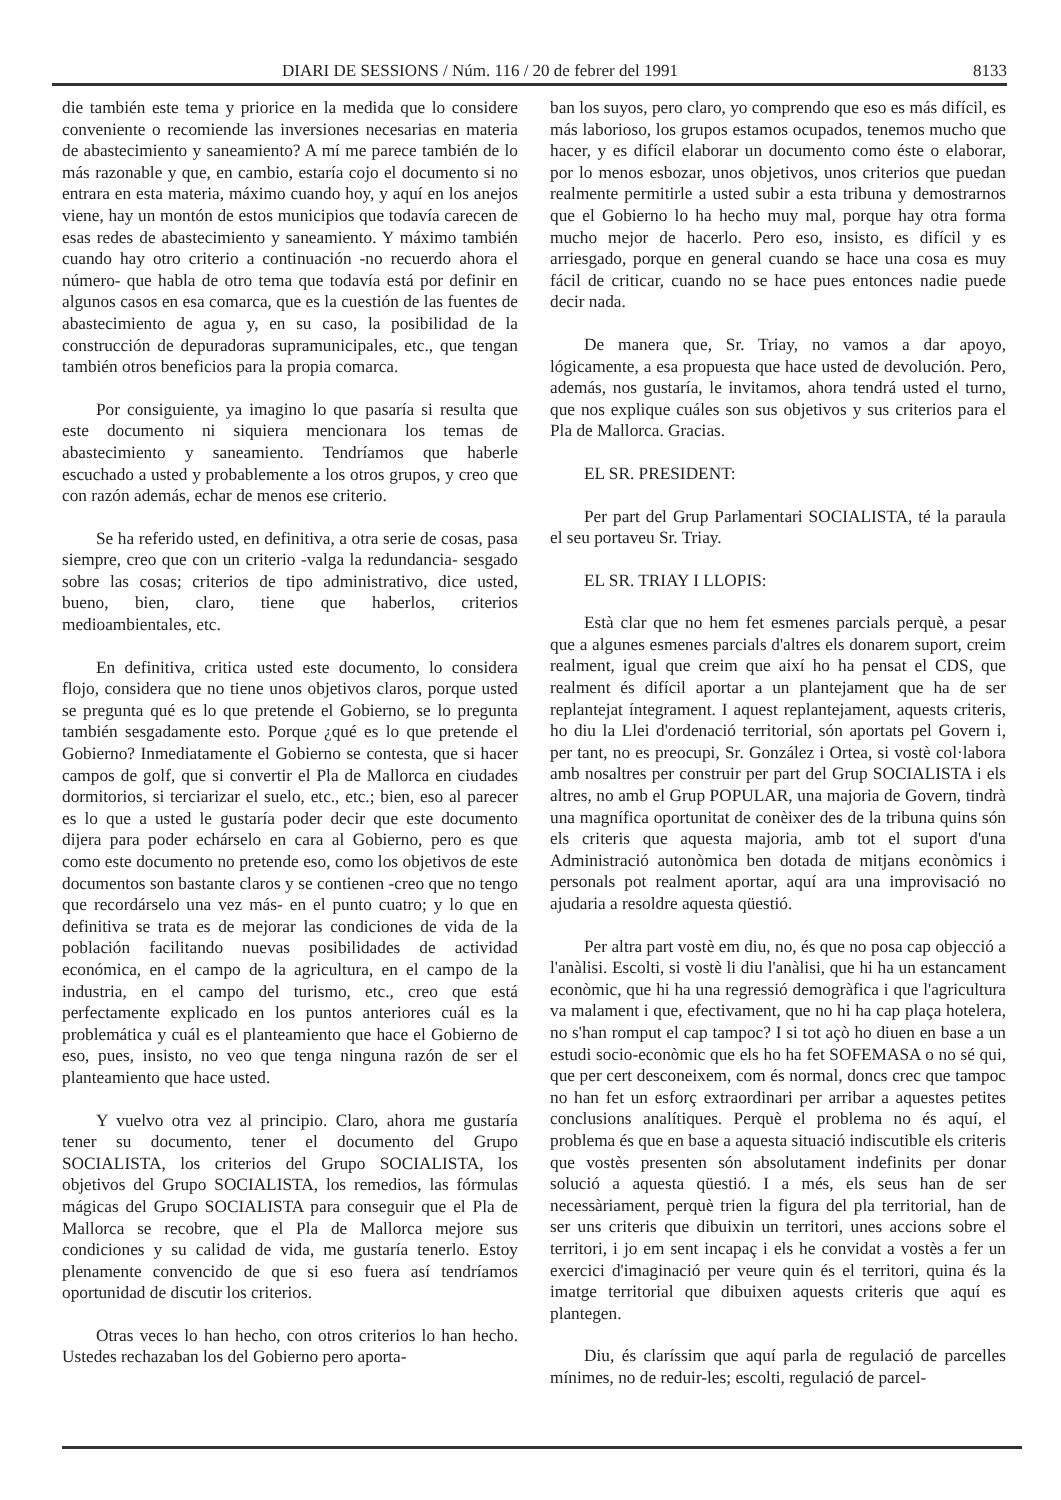DIARI DE SESSIONS / Núm. 116 / 20 de febrer del 1991 8133
die también este tema y priorice en la medida que lo considere conveniente o recomiende las inversiones necesarias en materia de abastecimiento y saneamiento? A mí me parece también de lo más razonable y que, en cambio, estaría cojo el documento si no entrara en esta materia, máximo cuando hoy, y aquí en los anejos viene, hay un montón de estos municipios que todavía carecen de esas redes de abastecimiento y saneamiento. Y máximo también cuando hay otro criterio a continuación -no recuerdo ahora el número- que habla de otro tema que todavía está por definir en algunos casos en esa comarca, que es la cuestión de las fuentes de abastecimiento de agua y, en su caso, la posibilidad de la construcción de depuradoras supramunicipales, etc., que tengan también otros beneficios para la propia comarca.
Por consiguiente, ya imagino lo que pasaría si resulta que este documento ni siquiera mencionara los temas de abastecimiento y saneamiento. Tendríamos que haberle escuchado a usted y probablemente a los otros grupos, y creo que con razón además, echar de menos ese criterio.
Se ha referido usted, en definitiva, a otra serie de cosas, pasa siempre, creo que con un criterio -valga la redundancia- sesgado sobre las cosas; criterios de tipo administrativo, dice usted, bueno, bien, claro, tiene que haberlos, criterios medioambientales, etc.
En definitiva, critica usted este documento, lo considera flojo, considera que no tiene unos objetivos claros, porque usted se pregunta qué es lo que pretende el Gobierno, se lo pregunta también sesgadamente esto. Porque ¿qué es lo que pretende el Gobierno? Inmediatamente el Gobierno se contesta, que si hacer campos de golf, que si convertir el Pla de Mallorca en ciudades dormitorios, si terciarizar el suelo, etc., etc.; bien, eso al parecer es lo que a usted le gustaría poder decir que este documento dijera para poder echárselo en cara al Gobierno, pero es que como este documento no pretende eso, como los objetivos de este documentos son bastante claros y se contienen -creo que no tengo que recordárselo una vez más- en el punto cuatro; y lo que en definitiva se trata es de mejorar las condiciones de vida de la población facilitando nuevas posibilidades de actividad económica, en el campo de la agricultura, en el campo de la industria, en el campo del turismo, etc., creo que está perfectamente explicado en los puntos anteriores cuál es la problemática y cuál es el planteamiento que hace el Gobierno de eso, pues, insisto, no veo que tenga ninguna razón de ser el planteamiento que hace usted.
Y vuelvo otra vez al principio. Claro, ahora me gustaría tener su documento, tener el documento del Grupo SOCIALISTA, los criterios del Grupo SOCIALISTA, los objetivos del Grupo SOCIALISTA, los remedios, las fórmulas mágicas del Grupo SOCIALISTA para conseguir que el Pla de Mallorca se recobre, que el Pla de Mallorca mejore sus condiciones y su calidad de vida, me gustaría tenerlo. Estoy plenamente convencido de que si eso fuera así tendríamos oportunidad de discutir los criterios.
Otras veces lo han hecho, con otros criterios lo han hecho. Ustedes rechazaban los del Gobierno pero aporta-
ban los suyos, pero claro, yo comprendo que eso es más difícil, es más laborioso, los grupos estamos ocupados, tenemos mucho que hacer, y es difícil elaborar un documento como éste o elaborar, por lo menos esbozar, unos objetivos, unos criterios que puedan realmente permitirle a usted subir a esta tribuna y demostrarnos que el Gobierno lo ha hecho muy mal, porque hay otra forma mucho mejor de hacerlo. Pero eso, insisto, es difícil y es arriesgado, porque en general cuando se hace una cosa es muy fácil de criticar, cuando no se hace pues entonces nadie puede decir nada.
De manera que, Sr. Triay, no vamos a dar apoyo, lógicamente, a esa propuesta que hace usted de devolución. Pero, además, nos gustaría, le invitamos, ahora tendrá usted el turno, que nos explique cuáles son sus objetivos y sus criterios para el Pla de Mallorca. Gracias.
EL SR. PRESIDENT:
Per part del Grup Parlamentari SOCIALISTA, té la paraula el seu portaveu Sr. Triay.
EL SR. TRIAY I LLOPIS:
Està clar que no hem fet esmenes parcials perquè, a pesar que a algunes esmenes parcials d'altres els donarem suport, creim realment, igual que creim que així ho ha pensat el CDS, que realment és difícil aportar a un plantejament que ha de ser replantejat íntegrament. I aquest replantejament, aquests criteris, ho diu la Llei d'ordenació territorial, són aportats pel Govern i, per tant, no es preocupi, Sr. González i Ortea, si vostè col·labora amb nosaltres per construir per part del Grup SOCIALISTA i els altres, no amb el Grup POPULAR, una majoria de Govern, tindrà una magnífica oportunitat de conèixer des de la tribuna quins són els criteris que aquesta majoria, amb tot el suport d'una Administració autonòmica ben dotada de mitjans econòmics i personals pot realment aportar, aquí ara una improvisació no ajudaria a resoldre aquesta qüestió.
Per altra part vostè em diu, no, és que no posa cap objecció a l'anàlisi. Escolti, si vostè li diu l'anàlisi, que hi ha un estancament econòmic, que hi ha una regressió demogràfica i que l'agricultura va malament i que, efectivament, que no hi ha cap plaça hotelera, no s'han romput el cap tampoc? I si tot açò ho diuen en base a un estudi socio-econòmic que els ho ha fet SOFEMASA o no sé qui, que per cert desconeixem, com és normal, doncs crec que tampoc no han fet un esforç extraordinari per arribar a aquestes petites conclusions analítiques. Perquè el problema no és aquí, el problema és que en base a aquesta situació indiscutible els criteris que vostès presenten són absolutament indefinits per donar solució a aquesta qüestió. I a més, els seus han de ser necessàriament, perquè trien la figura del pla territorial, han de ser uns criteris que dibuixin un territori, unes accions sobre el territori, i jo em sent incapaç i els he convidat a vostès a fer un exercici d'imaginació per veure quin és el territori, quina és la imatge territorial que dibuixen aquests criteris que aquí es plantegen.
Diu, és claríssim que aquí parla de regulació de parcelles mínimes, no de reduir-les; escolti, regulació de parcel-